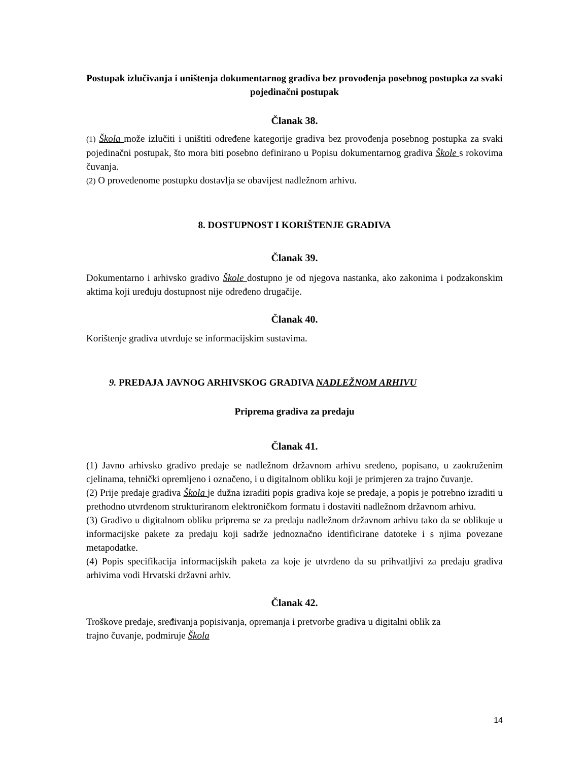Postupak izlučivanja i uništenja dokumentarnog gradiva bez provođenja posebnog postupka za svaki pojedinačni postupak
Članak 38.
(1) Škola može izlučiti i uništiti određene kategorije gradiva bez provođenja posebnog postupka za svaki pojedinačni postupak, što mora biti posebno definirano u Popisu dokumentarnog gradiva Škole s rokovima čuvanja.
(2) O provedenome postupku dostavlja se obavijest nadležnom arhivu.
8. DOSTUPNOST I KORIŠTENJE GRADIVA
Članak 39.
Dokumentarno i arhivsko gradivo Škole dostupno je od njegova nastanka, ako zakonima i podzakonskim aktima koji uređuju dostupnost nije određeno drugačije.
Članak 40.
Korištenje gradiva utvrđuje se informacijskim sustavima.
9. PREDAJA JAVNOG ARHIVSKOG GRADIVA NADLEŽNOM ARHIVU
Priprema gradiva za predaju
Članak 41.
(1) Javno arhivsko gradivo predaje se nadležnom državnom arhivu sređeno, popisano, u zaokruženim cjelinama, tehnički opremljeno i označeno, i u digitalnom obliku koji je primjeren za trajno čuvanje.
(2) Prije predaje gradiva Škola je dužna izraditi popis gradiva koje se predaje, a popis je potrebno izraditi u prethodno utvrđenom strukturiranom elektroničkom formatu i dostaviti nadležnom državnom arhivu.
(3) Gradivo u digitalnom obliku priprema se za predaju nadležnom državnom arhivu tako da se oblikuje u informacijske pakete za predaju koji sadrže jednoznačno identificirane datoteke i s njima povezane metapodatke.
(4) Popis specifikacija informacijskih paketa za koje je utvrđeno da su prihvatljivi za predaju gradiva arhivima vodi Hrvatski državni arhiv.
Članak 42.
Troškove predaje, sređivanja popisivanja, opremanja i pretvorbe gradiva u digitalni oblik za
trajno čuvanje, podmiruje Škola
14